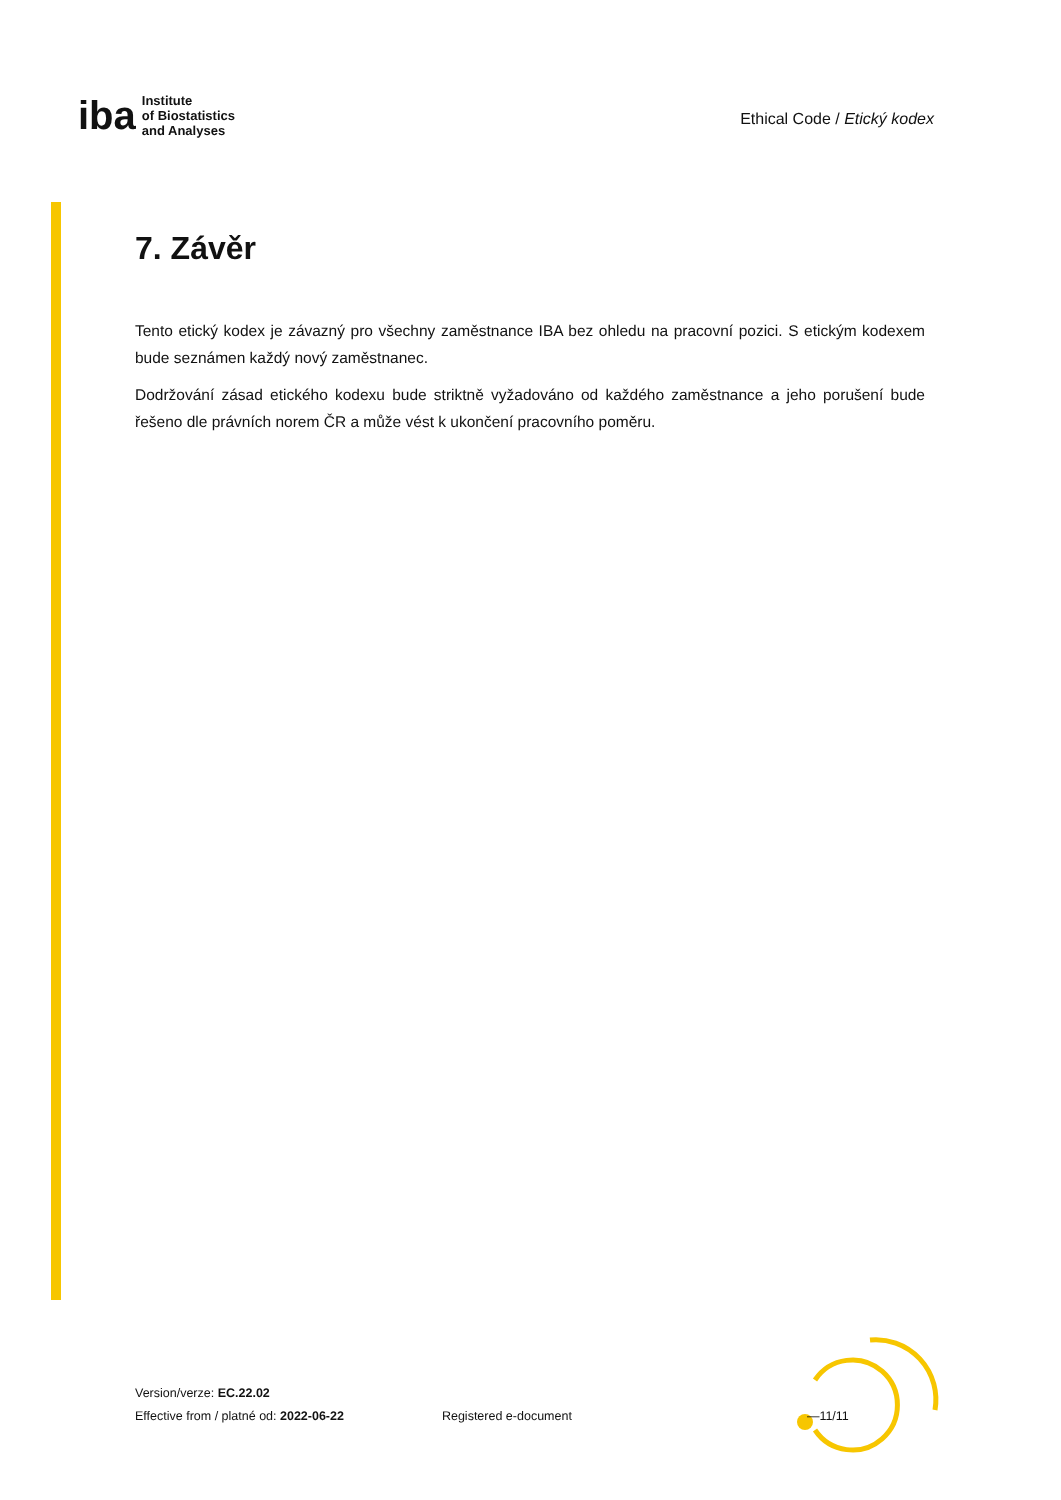iba Institute
of Biostatistics
and Analyses
Ethical Code / Etický kodex
7. Závěr
Tento etický kodex je závazný pro všechny zaměstnance IBA bez ohledu na pracovní pozici. S etickým kodexem bude seznámen každý nový zaměstnanec.
Dodržování zásad etického kodexu bude striktně vyžadováno od každého zaměstnance a jeho porušení bude řešeno dle právních norem ČR a může vést k ukončení pracovního poměru.
Version/verze: EC.22.02
Effective from / platné od: 2022-06-22
Registered e-document —11/11